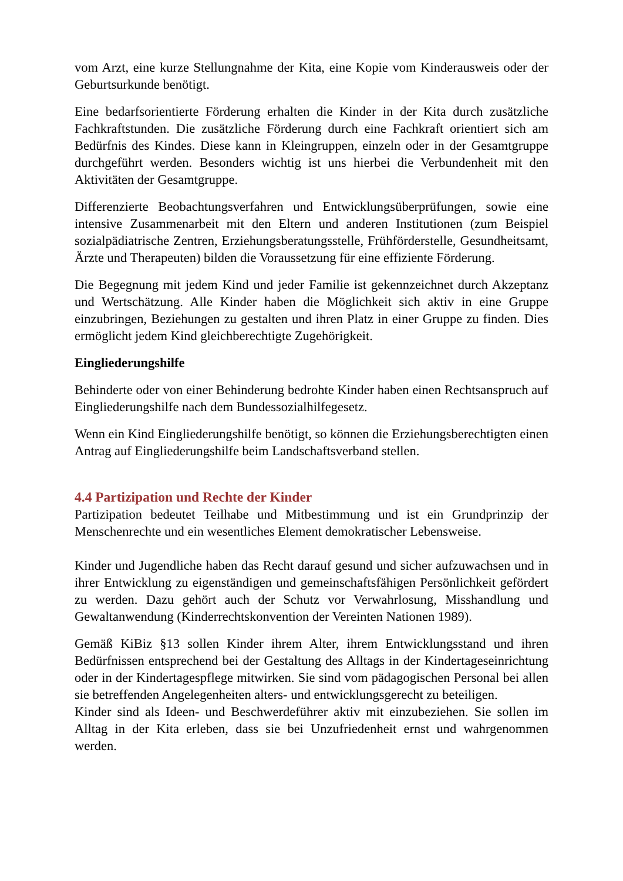vom Arzt, eine kurze Stellungnahme der Kita, eine Kopie vom Kinderausweis oder der Geburtsurkunde benötigt.
Eine bedarfsorientierte Förderung erhalten die Kinder in der Kita durch zusätzliche Fachkraftstunden. Die zusätzliche Förderung durch eine Fachkraft orientiert sich am Bedürfnis des Kindes. Diese kann in Kleingruppen, einzeln oder in der Gesamtgruppe durchgeführt werden. Besonders wichtig ist uns hierbei die Verbundenheit mit den Aktivitäten der Gesamtgruppe.
Differenzierte Beobachtungsverfahren und Entwicklungsüberprüfungen, sowie eine intensive Zusammenarbeit mit den Eltern und anderen Institutionen (zum Beispiel sozialpädiatrische Zentren, Erziehungsberatungsstelle, Frühförderstelle, Gesundheitsamt, Ärzte und Therapeuten) bilden die Voraussetzung für eine effiziente Förderung.
Die Begegnung mit jedem Kind und jeder Familie ist gekennzeichnet durch Akzeptanz und Wertschätzung. Alle Kinder haben die Möglichkeit sich aktiv in eine Gruppe einzubringen, Beziehungen zu gestalten und ihren Platz in einer Gruppe zu finden. Dies ermöglicht jedem Kind gleichberechtigte Zugehörigkeit.
Eingliederungshilfe
Behinderte oder von einer Behinderung bedrohte Kinder haben einen Rechtsanspruch auf Eingliederungshilfe nach dem Bundessozialhilfegesetz.
Wenn ein Kind Eingliederungshilfe benötigt, so können die Erziehungsberechtigten einen Antrag auf Eingliederungshilfe beim Landschaftsverband stellen.
4.4 Partizipation und Rechte der Kinder
Partizipation bedeutet Teilhabe und Mitbestimmung und ist ein Grundprinzip der Menschenrechte und ein wesentliches Element demokratischer Lebensweise.
Kinder und Jugendliche haben das Recht darauf gesund und sicher aufzuwachsen und in ihrer Entwicklung zu eigenständigen und gemeinschaftsfähigen Persönlichkeit gefördert zu werden. Dazu gehört auch der Schutz vor Verwahrlosung, Misshandlung und Gewaltanwendung (Kinderrechtskonvention der Vereinten Nationen 1989).
Gemäß KiBiz §13 sollen Kinder ihrem Alter, ihrem Entwicklungsstand und ihren Bedürfnissen entsprechend bei der Gestaltung des Alltags in der Kindertageseinrichtung oder in der Kindertagespflege mitwirken. Sie sind vom pädagogischen Personal bei allen sie betreffenden Angelegenheiten alters- und entwicklungsgerecht zu beteiligen.
Kinder sind als Ideen- und Beschwerdeführer aktiv mit einzubeziehen. Sie sollen im Alltag in der Kita erleben, dass sie bei Unzufriedenheit ernst und wahrgenommen werden.